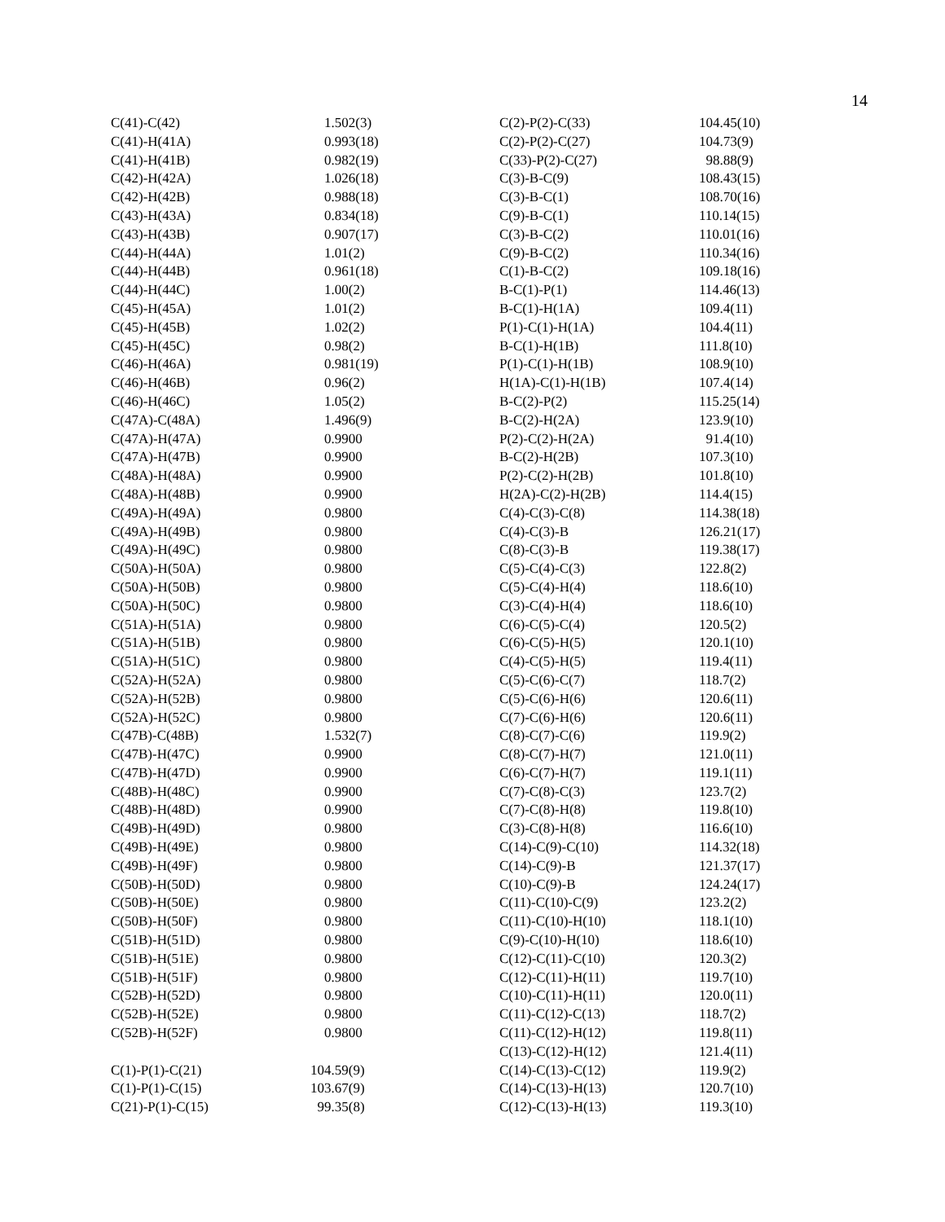14
| C(41)-C(42) | 1.502(3) |
| C(41)-H(41A) | 0.993(18) |
| C(41)-H(41B) | 0.982(19) |
| C(42)-H(42A) | 1.026(18) |
| C(42)-H(42B) | 0.988(18) |
| C(43)-H(43A) | 0.834(18) |
| C(43)-H(43B) | 0.907(17) |
| C(44)-H(44A) | 1.01(2) |
| C(44)-H(44B) | 0.961(18) |
| C(44)-H(44C) | 1.00(2) |
| C(45)-H(45A) | 1.01(2) |
| C(45)-H(45B) | 1.02(2) |
| C(45)-H(45C) | 0.98(2) |
| C(46)-H(46A) | 0.981(19) |
| C(46)-H(46B) | 0.96(2) |
| C(46)-H(46C) | 1.05(2) |
| C(47A)-C(48A) | 1.496(9) |
| C(47A)-H(47A) | 0.9900 |
| C(47A)-H(47B) | 0.9900 |
| C(48A)-H(48A) | 0.9900 |
| C(48A)-H(48B) | 0.9900 |
| C(49A)-H(49A) | 0.9800 |
| C(49A)-H(49B) | 0.9800 |
| C(49A)-H(49C) | 0.9800 |
| C(50A)-H(50A) | 0.9800 |
| C(50A)-H(50B) | 0.9800 |
| C(50A)-H(50C) | 0.9800 |
| C(51A)-H(51A) | 0.9800 |
| C(51A)-H(51B) | 0.9800 |
| C(51A)-H(51C) | 0.9800 |
| C(52A)-H(52A) | 0.9800 |
| C(52A)-H(52B) | 0.9800 |
| C(52A)-H(52C) | 0.9800 |
| C(47B)-C(48B) | 1.532(7) |
| C(47B)-H(47C) | 0.9900 |
| C(47B)-H(47D) | 0.9900 |
| C(48B)-H(48C) | 0.9900 |
| C(48B)-H(48D) | 0.9900 |
| C(49B)-H(49D) | 0.9800 |
| C(49B)-H(49E) | 0.9800 |
| C(49B)-H(49F) | 0.9800 |
| C(50B)-H(50D) | 0.9800 |
| C(50B)-H(50E) | 0.9800 |
| C(50B)-H(50F) | 0.9800 |
| C(51B)-H(51D) | 0.9800 |
| C(51B)-H(51E) | 0.9800 |
| C(51B)-H(51F) | 0.9800 |
| C(52B)-H(52D) | 0.9800 |
| C(52B)-H(52E) | 0.9800 |
| C(52B)-H(52F) | 0.9800 |
| C(1)-P(1)-C(21) | 104.59(9) |
| C(1)-P(1)-C(15) | 103.67(9) |
| C(21)-P(1)-C(15) | 99.35(8) |
| C(2)-P(2)-C(33) | 104.45(10) |
| C(2)-P(2)-C(27) | 104.73(9) |
| C(33)-P(2)-C(27) | 98.88(9) |
| C(3)-B-C(9) | 108.43(15) |
| C(3)-B-C(1) | 108.70(16) |
| C(9)-B-C(1) | 110.14(15) |
| C(3)-B-C(2) | 110.01(16) |
| C(9)-B-C(2) | 110.34(16) |
| C(1)-B-C(2) | 109.18(16) |
| B-C(1)-P(1) | 114.46(13) |
| B-C(1)-H(1A) | 109.4(11) |
| P(1)-C(1)-H(1A) | 104.4(11) |
| B-C(1)-H(1B) | 111.8(10) |
| P(1)-C(1)-H(1B) | 108.9(10) |
| H(1A)-C(1)-H(1B) | 107.4(14) |
| B-C(2)-P(2) | 115.25(14) |
| B-C(2)-H(2A) | 123.9(10) |
| P(2)-C(2)-H(2A) | 91.4(10) |
| B-C(2)-H(2B) | 107.3(10) |
| P(2)-C(2)-H(2B) | 101.8(10) |
| H(2A)-C(2)-H(2B) | 114.4(15) |
| C(4)-C(3)-C(8) | 114.38(18) |
| C(4)-C(3)-B | 126.21(17) |
| C(8)-C(3)-B | 119.38(17) |
| C(5)-C(4)-C(3) | 122.8(2) |
| C(5)-C(4)-H(4) | 118.6(10) |
| C(3)-C(4)-H(4) | 118.6(10) |
| C(6)-C(5)-C(4) | 120.5(2) |
| C(6)-C(5)-H(5) | 120.1(10) |
| C(4)-C(5)-H(5) | 119.4(11) |
| C(5)-C(6)-C(7) | 118.7(2) |
| C(5)-C(6)-H(6) | 120.6(11) |
| C(7)-C(6)-H(6) | 120.6(11) |
| C(8)-C(7)-C(6) | 119.9(2) |
| C(8)-C(7)-H(7) | 121.0(11) |
| C(6)-C(7)-H(7) | 119.1(11) |
| C(7)-C(8)-C(3) | 123.7(2) |
| C(7)-C(8)-H(8) | 119.8(10) |
| C(3)-C(8)-H(8) | 116.6(10) |
| C(14)-C(9)-C(10) | 114.32(18) |
| C(14)-C(9)-B | 121.37(17) |
| C(10)-C(9)-B | 124.24(17) |
| C(11)-C(10)-C(9) | 123.2(2) |
| C(11)-C(10)-H(10) | 118.1(10) |
| C(9)-C(10)-H(10) | 118.6(10) |
| C(12)-C(11)-C(10) | 120.3(2) |
| C(12)-C(11)-H(11) | 119.7(10) |
| C(10)-C(11)-H(11) | 120.0(11) |
| C(11)-C(12)-C(13) | 118.7(2) |
| C(11)-C(12)-H(12) | 119.8(11) |
| C(13)-C(12)-H(12) | 121.4(11) |
| C(14)-C(13)-C(12) | 119.9(2) |
| C(14)-C(13)-H(13) | 120.7(10) |
| C(12)-C(13)-H(13) | 119.3(10) |